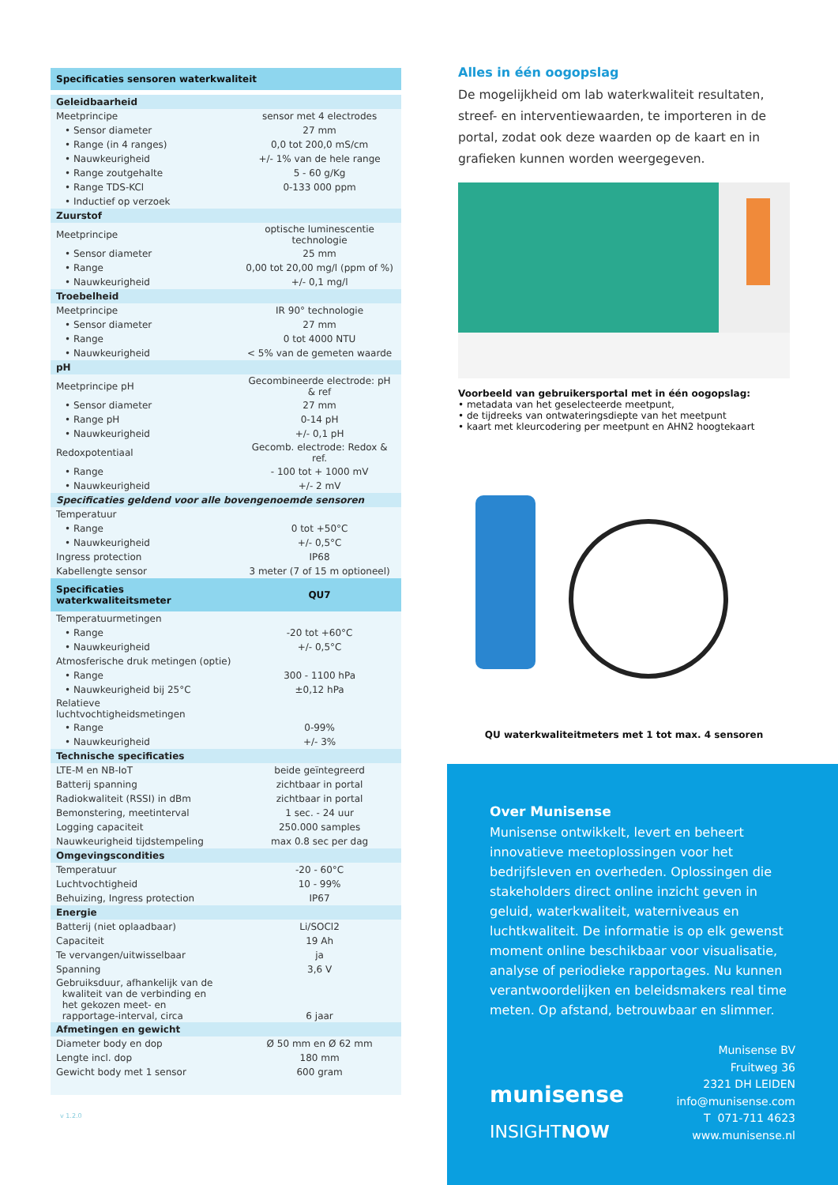| Specificaties sensoren waterkwaliteit | |
| --- | --- |
| Geleidbaarheid | |
| Meetprincipe | sensor met 4 electrodes |
| • Sensor diameter | 27 mm |
| • Range (in 4 ranges) | 0,0 tot 200,0 mS/cm |
| • Nauwkeurigheid | +/- 1% van de hele range |
| • Range zoutgehalte | 5 - 60 g/Kg |
| • Range TDS-KCl | 0-133 000 ppm |
| • Inductief op verzoek | |
| Zuurstof | |
| Meetprincipe | optische luminescentie technologie |
| • Sensor diameter | 25 mm |
| • Range | 0,00 tot 20,00 mg/l (ppm of %) |
| • Nauwkeurigheid | +/- 0,1 mg/l |
| Troebelheid | |
| Meetprincipe | IR 90° technologie |
| • Sensor diameter | 27 mm |
| • Range | 0 tot 4000 NTU |
| • Nauwkeurigheid | < 5% van de gemeten waarde |
| pH | |
| Meetprincipe pH | Gecombineerde electrode: pH & ref |
| • Sensor diameter | 27 mm |
| • Range pH | 0-14 pH |
| • Nauwkeurigheid | +/- 0,1 pH |
| Redoxpotentiaal | Gecomb. electrode: Redox & ref. |
| • Range | - 100 tot + 1000 mV |
| • Nauwkeurigheid | +/- 2 mV |
| Specificaties geldend voor alle bovengenoemde sensoren | |
| Temperatuur | |
| • Range | 0 tot +50°C |
| • Nauwkeurigheid | +/- 0,5°C |
| Ingress protection | IP68 |
| Kabellengte sensor | 3 meter (7 of 15 m optioneel) |
| Specificaties waterkwaliteitsmeter | QU7 |
| Temperatuurmetingen | |
| • Range | -20 tot +60°C |
| • Nauwkeurigheid | +/- 0,5°C |
| Atmosferische druk metingen (optie) | |
| • Range | 300 - 1100 hPa |
| • Nauwkeurigheid bij 25°C | ±0,12 hPa |
| Relatieve luchtvochtigheidsmetingen | |
| • Range | 0-99% |
| • Nauwkeurigheid | +/- 3% |
| Technische specificaties | |
| LTE-M en NB-IoT | beide geïntegreerd |
| Batterij spanning | zichtbaar in portal |
| Radiokwaliteit (RSSI) in dBm | zichtbaar in portal |
| Bemonstering, meetinterval | 1 sec. - 24 uur |
| Logging capaciteit | 250.000 samples |
| Nauwkeurigheid tijdstempeling | max 0.8 sec per dag |
| Omgevingscondities | |
| Temperatuur | -20 - 60°C |
| Luchtvochtigheid | 10 - 99% |
| Behuizing, Ingress protection | IP67 |
| Energie | |
| Batterij (niet oplaadbaar) | Li/SOCl2 |
| Capaciteit | 19 Ah |
| Te vervangen/uitwisselbaar | ja |
| Spanning | 3,6 V |
| Gebruiksduur, afhankelijk van de kwaliteit van de verbinding en het gekozen meet- en rapportage-interval, circa | 6 jaar |
| Afmetingen en gewicht | |
| Diameter body en dop | Ø 50 mm en Ø 62 mm |
| Lengte incl. dop | 180 mm |
| Gewicht body met 1 sensor | 600 gram |
v 1.2.0
Alles in één oogopslag
De mogelijkheid om lab waterkwaliteit resultaten, streef- en interventiewaarden, te importeren in de portal, zodat ook deze waarden op de kaart en in grafieken kunnen worden weergegeven.
Voorbeeld van gebruikersportal met in één oogopslag:
• metadata van het geselecteerde meetpunt,
• de tijdreeks van ontwateringsdiepte van het meetpunt
• kaart met kleurcodering per meetpunt en AHN2 hoogtekaart
QU waterkwaliteitmeters met 1 tot max. 4 sensoren
Over Munisense
Munisense ontwikkelt, levert en beheert innovatieve meetoplossingen voor het bedrijfsleven en overheden. Oplossingen die stakeholders direct online inzicht geven in geluid, waterkwaliteit, waterniveaus en luchtkwaliteit. De informatie is op elk gewenst moment online beschikbaar voor visualisatie, analyse of periodieke rapportages. Nu kunnen verantwoordelijken en beleidsmakers real time meten. Op afstand, betrouwbaar en slimmer.
munisense
INSIGHTNOW
Munisense BV
Fruitweg 36
2321 DH LEIDEN
info@munisense.com
T 071-711 4623
www.munisense.nl